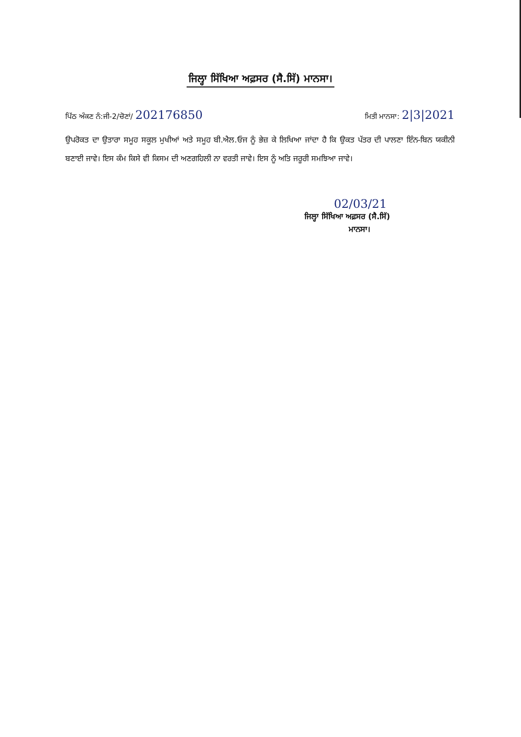ਜਿਲ੍ਹਾ ਸਿੱਖਿਆ ਅਫ਼ਸਰ (ਸੈ.ਸਿੱ) ਮਾਨਸਾ।
ਪਿੱਠ ਅੰਕਣ ਨੰ:ਜੀ-2/ਚੋਣਾਂ/ 202176850
ਮਿਤੀ ਮਾਨਸਾ: 2|3|2021
ਉਪਰੋਕਤ ਦਾ ਉਤਾਰਾ ਸਮੂਹ ਸਕੂਲ ਮੁਖੀਆਂ ਅਤੇ ਸਮੂਹ ਬੀ.ਐਲ.ਓਜ ਨੂੰ ਭੇਜ਼ ਕੇ ਲਿਖਿਆ ਜਾਂਦਾ ਹੈ ਕਿ ਉਕਤ ਪੱਤਰ ਦੀ ਪਾਲਣਾ ਇੰਨ-ਬਿਨ ਯਕੀਨੀ ਬਣਾਈ ਜਾਵੇ। ਇਸ ਕੰਮ ਕਿਸੇ ਵੀ ਕਿਸਮ ਦੀ ਅਣਗਹਿਲੀ ਨਾ ਵਰਤੀ ਜਾਵੇ। ਇਸ ਨੂੰ ਅਤਿ ਜਰੂਰੀ ਸਮਝਿਆ ਜਾਵੇ।
02/03/21
ਜਿਲ੍ਹਾ ਸਿੱਖਿਆ ਅਫ਼ਸਰ (ਸੈ.ਸਿੱ)
ਮਾਨਸਾ।